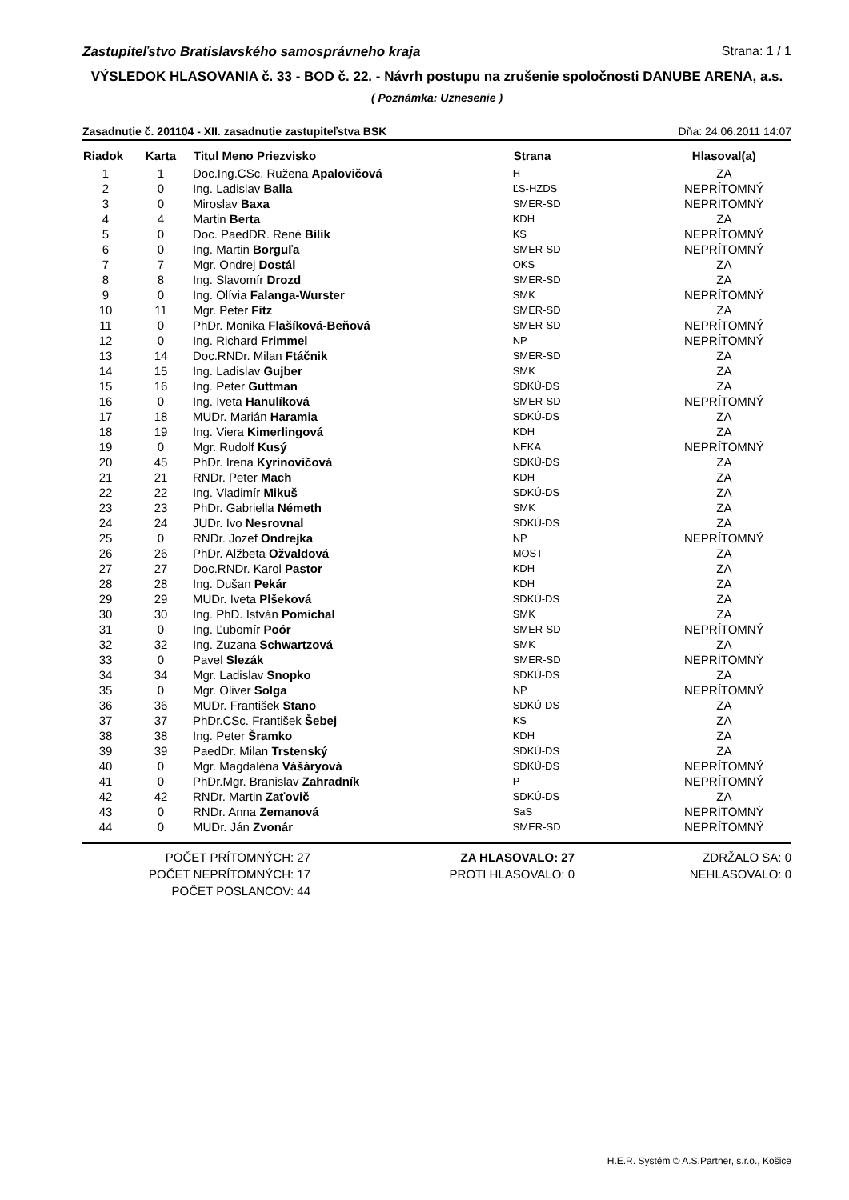Zastupiteľstvo Bratislavského samosprávneho kraja Strana: 1 / 1
VÝSLEDOK HLASOVANIA č. 33 - BOD č. 22. - Návrh postupu na zrušenie spoločnosti DANUBE ARENA, a.s.
( Poznámka: Uznesenie )
Zasadnutie č. 201104 - XII. zasadnutie zastupiteľstva BSK Dňa: 24.06.2011 14:07
| Riadok | Karta | Titul Meno Priezvisko | Strana | Hlasoval(a) |
| --- | --- | --- | --- | --- |
| 1 | 1 | Doc.Ing.CSc. Ružena Apalovičová | H | ZA |
| 2 | 0 | Ing. Ladislav Balla | ĽS-HZDS | NEPRÍTOMNÝ |
| 3 | 0 | Miroslav Baxa | SMER-SD | NEPRÍTOMNÝ |
| 4 | 4 | Martin Berta | KDH | ZA |
| 5 | 0 | Doc. PaedDR. René Bílik | KS | NEPRÍTOMNÝ |
| 6 | 0 | Ing. Martin Borguľa | SMER-SD | NEPRÍTOMNÝ |
| 7 | 7 | Mgr. Ondrej Dostál | OKS | ZA |
| 8 | 8 | Ing. Slavomír Drozd | SMER-SD | ZA |
| 9 | 0 | Ing. Olívia Falanga-Wurster | SMK | NEPRÍTOMNÝ |
| 10 | 11 | Mgr. Peter Fitz | SMER-SD | ZA |
| 11 | 0 | PhDr. Monika Flašíková-Beňová | SMER-SD | NEPRÍTOMNÝ |
| 12 | 0 | Ing. Richard Frimmel | NP | NEPRÍTOMNÝ |
| 13 | 14 | Doc.RNDr. Milan Ftáčnik | SMER-SD | ZA |
| 14 | 15 | Ing. Ladislav Gujber | SMK | ZA |
| 15 | 16 | Ing. Peter Guttman | SDKÚ-DS | ZA |
| 16 | 0 | Ing. Iveta Hanulíková | SMER-SD | NEPRÍTOMNÝ |
| 17 | 18 | MUDr. Marián Haramia | SDKÚ-DS | ZA |
| 18 | 19 | Ing. Viera Kimerlingová | KDH | ZA |
| 19 | 0 | Mgr. Rudolf Kusý | NEKA | NEPRÍTOMNÝ |
| 20 | 45 | PhDr. Irena Kyrinovičová | SDKÚ-DS | ZA |
| 21 | 21 | RNDr. Peter Mach | KDH | ZA |
| 22 | 22 | Ing. Vladimír Mikuš | SDKÚ-DS | ZA |
| 23 | 23 | PhDr. Gabriella Németh | SMK | ZA |
| 24 | 24 | JUDr. Ivo Nesrovnal | SDKÚ-DS | ZA |
| 25 | 0 | RNDr. Jozef Ondrejka | NP | NEPRÍTOMNÝ |
| 26 | 26 | PhDr. Alžbeta Ožvaldová | MOST | ZA |
| 27 | 27 | Doc.RNDr. Karol Pastor | KDH | ZA |
| 28 | 28 | Ing. Dušan Pekár | KDH | ZA |
| 29 | 29 | MUDr. Iveta Plšeková | SDKÚ-DS | ZA |
| 30 | 30 | Ing. PhD. István Pomichal | SMK | ZA |
| 31 | 0 | Ing. Ľubomír Poór | SMER-SD | NEPRÍTOMNÝ |
| 32 | 32 | Ing. Zuzana Schwartzová | SMK | ZA |
| 33 | 0 | Pavel Slezák | SMER-SD | NEPRÍTOMNÝ |
| 34 | 34 | Mgr. Ladislav Snopko | SDKÚ-DS | ZA |
| 35 | 0 | Mgr. Oliver Solga | NP | NEPRÍTOMNÝ |
| 36 | 36 | MUDr. František Stano | SDKÚ-DS | ZA |
| 37 | 37 | PhDr.CSc. František Šebej | KS | ZA |
| 38 | 38 | Ing. Peter Šramko | KDH | ZA |
| 39 | 39 | PaedDr. Milan Trstenský | SDKÚ-DS | ZA |
| 40 | 0 | Mgr. Magdaléna Vášáryová | SDKÚ-DS | NEPRÍTOMNÝ |
| 41 | 0 | PhDr.Mgr. Branislav Zahradník | P | NEPRÍTOMNÝ |
| 42 | 42 | RNDr. Martin Zaťovič | SDKÚ-DS | ZA |
| 43 | 0 | RNDr. Anna Zemanová | SaS | NEPRÍTOMNÝ |
| 44 | 0 | MUDr. Ján Zvonár | SMER-SD | NEPRÍTOMNÝ |
POČET PRÍTOMNÝCH: 27
POČET NEPRÍTOMNÝCH: 17
POČET POSLANCOV: 44
ZA HLASOVALO: 27
PROTI HLASOVALO: 0
ZDRŽALO SA: 0
NEHLASOVALO: 0
H.E.R. Systém © A.S.Partner, s.r.o., Košice